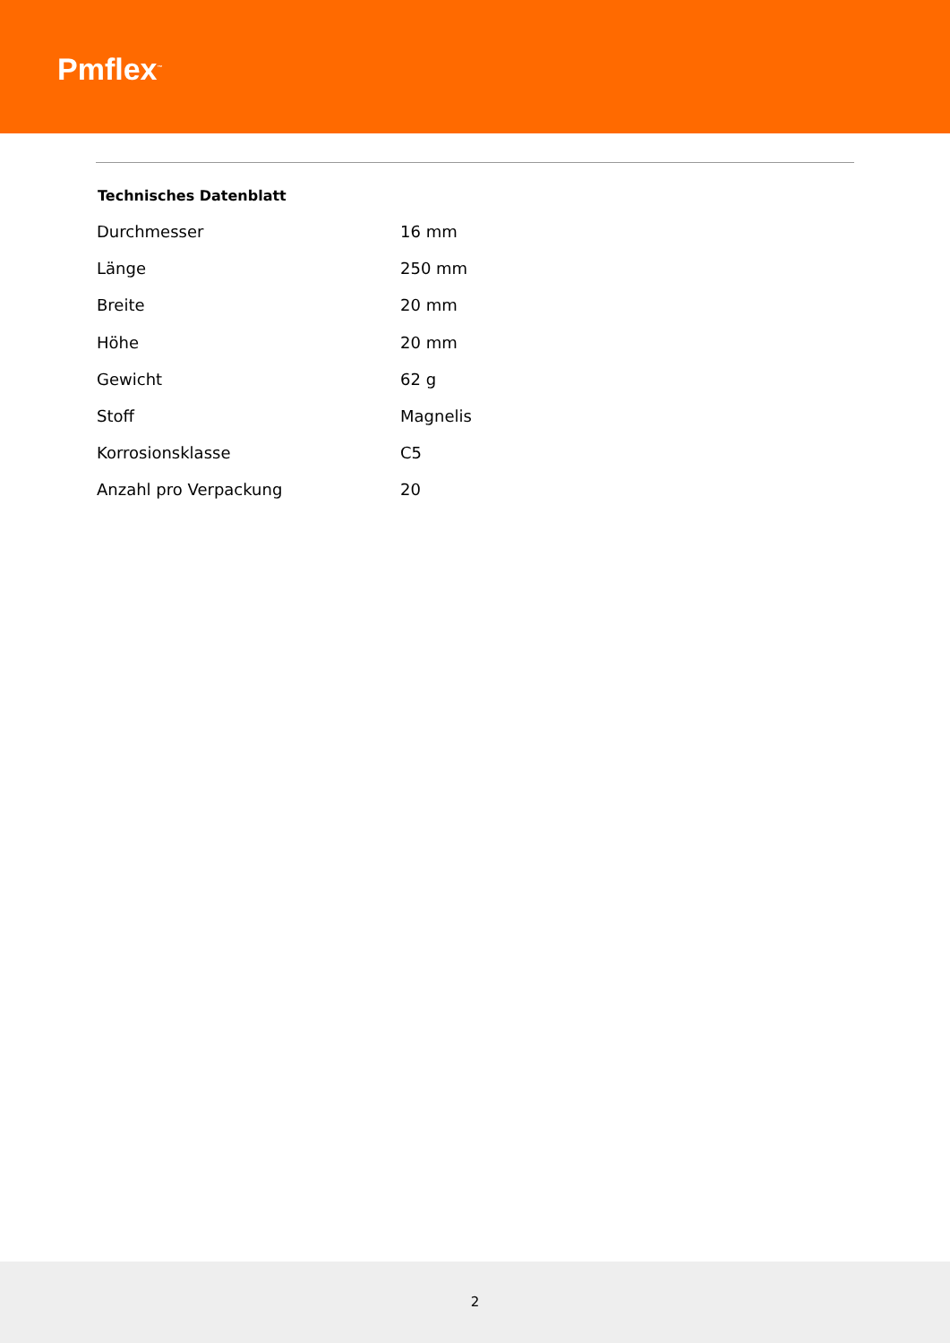Pmflex<sup>™</sup>
Technisches Datenblatt
| Durchmesser | 16 mm |
| Länge | 250 mm |
| Breite | 20 mm |
| Höhe | 20 mm |
| Gewicht | 62 g |
| Stoff | Magnelis |
| Korrosionsklasse | C5 |
| Anzahl pro Verpackung | 20 |
2